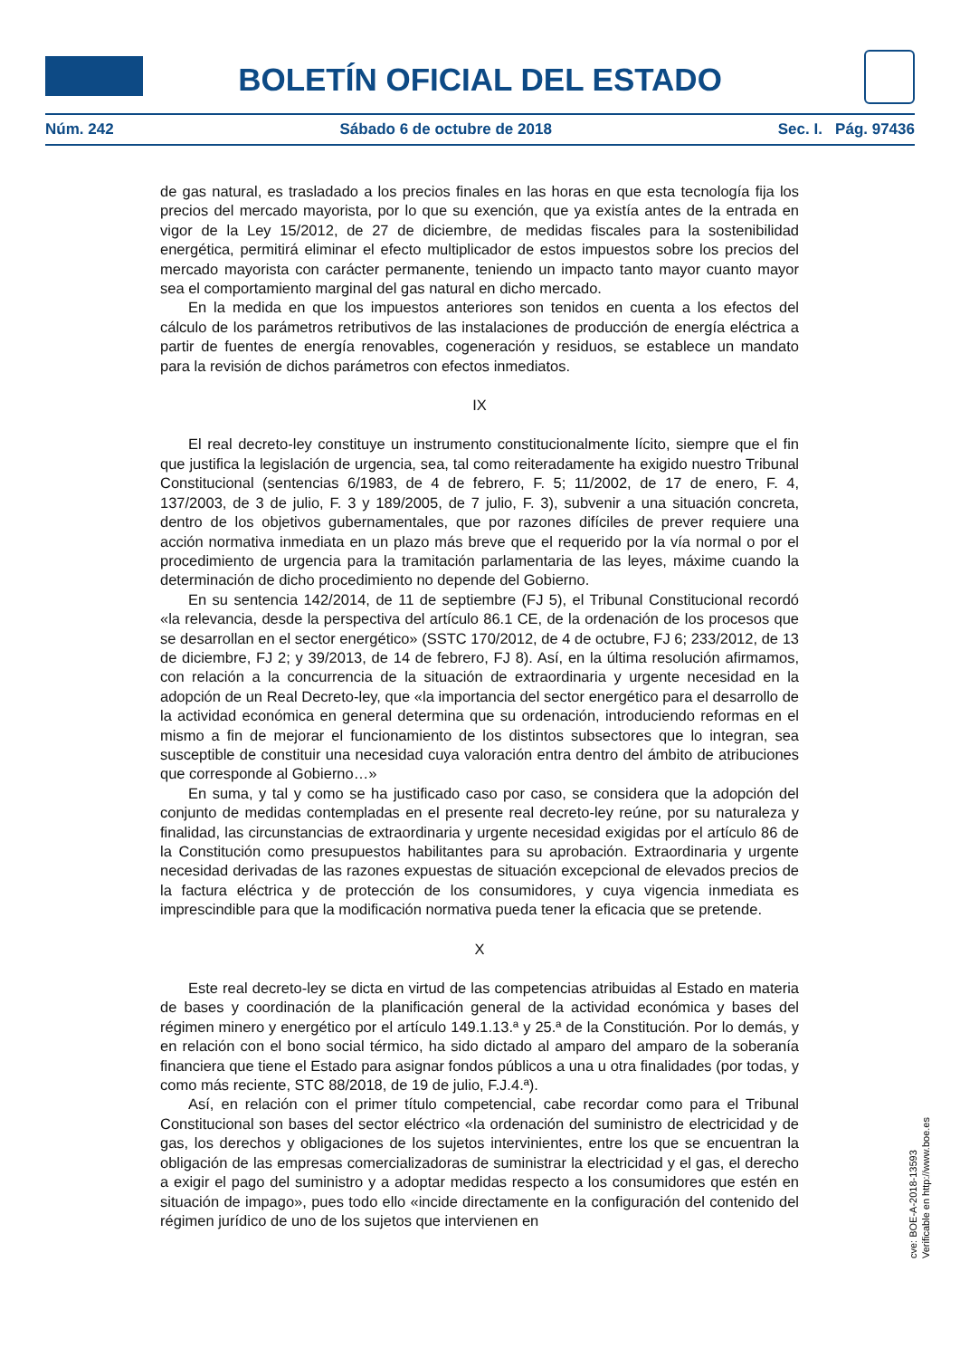BOLETÍN OFICIAL DEL ESTADO
Núm. 242 Sábado 6 de octubre de 2018 Sec. I. Pág. 97436
de gas natural, es trasladado a los precios finales en las horas en que esta tecnología fija los precios del mercado mayorista, por lo que su exención, que ya existía antes de la entrada en vigor de la Ley 15/2012, de 27 de diciembre, de medidas fiscales para la sostenibilidad energética, permitirá eliminar el efecto multiplicador de estos impuestos sobre los precios del mercado mayorista con carácter permanente, teniendo un impacto tanto mayor cuanto mayor sea el comportamiento marginal del gas natural en dicho mercado.
En la medida en que los impuestos anteriores son tenidos en cuenta a los efectos del cálculo de los parámetros retributivos de las instalaciones de producción de energía eléctrica a partir de fuentes de energía renovables, cogeneración y residuos, se establece un mandato para la revisión de dichos parámetros con efectos inmediatos.
IX
El real decreto-ley constituye un instrumento constitucionalmente lícito, siempre que el fin que justifica la legislación de urgencia, sea, tal como reiteradamente ha exigido nuestro Tribunal Constitucional (sentencias 6/1983, de 4 de febrero, F. 5; 11/2002, de 17 de enero, F. 4, 137/2003, de 3 de julio, F. 3 y 189/2005, de 7 julio, F. 3), subvenir a una situación concreta, dentro de los objetivos gubernamentales, que por razones difíciles de prever requiere una acción normativa inmediata en un plazo más breve que el requerido por la vía normal o por el procedimiento de urgencia para la tramitación parlamentaria de las leyes, máxime cuando la determinación de dicho procedimiento no depende del Gobierno.
En su sentencia 142/2014, de 11 de septiembre (FJ 5), el Tribunal Constitucional recordó «la relevancia, desde la perspectiva del artículo 86.1 CE, de la ordenación de los procesos que se desarrollan en el sector energético» (SSTC 170/2012, de 4 de octubre, FJ 6; 233/2012, de 13 de diciembre, FJ 2; y 39/2013, de 14 de febrero, FJ 8). Así, en la última resolución afirmamos, con relación a la concurrencia de la situación de extraordinaria y urgente necesidad en la adopción de un Real Decreto-ley, que «la importancia del sector energético para el desarrollo de la actividad económica en general determina que su ordenación, introduciendo reformas en el mismo a fin de mejorar el funcionamiento de los distintos subsectores que lo integran, sea susceptible de constituir una necesidad cuya valoración entra dentro del ámbito de atribuciones que corresponde al Gobierno…»
En suma, y tal y como se ha justificado caso por caso, se considera que la adopción del conjunto de medidas contempladas en el presente real decreto-ley reúne, por su naturaleza y finalidad, las circunstancias de extraordinaria y urgente necesidad exigidas por el artículo 86 de la Constitución como presupuestos habilitantes para su aprobación. Extraordinaria y urgente necesidad derivadas de las razones expuestas de situación excepcional de elevados precios de la factura eléctrica y de protección de los consumidores, y cuya vigencia inmediata es imprescindible para que la modificación normativa pueda tener la eficacia que se pretende.
X
Este real decreto-ley se dicta en virtud de las competencias atribuidas al Estado en materia de bases y coordinación de la planificación general de la actividad económica y bases del régimen minero y energético por el artículo 149.1.13.ª y 25.ª de la Constitución. Por lo demás, y en relación con el bono social térmico, ha sido dictado al amparo del amparo de la soberanía financiera que tiene el Estado para asignar fondos públicos a una u otra finalidades (por todas, y como más reciente, STC 88/2018, de 19 de julio, F.J.4.ª).
Así, en relación con el primer título competencial, cabe recordar como para el Tribunal Constitucional son bases del sector eléctrico «la ordenación del suministro de electricidad y de gas, los derechos y obligaciones de los sujetos intervinientes, entre los que se encuentran la obligación de las empresas comercializadoras de suministrar la electricidad y el gas, el derecho a exigir el pago del suministro y a adoptar medidas respecto a los consumidores que estén en situación de impago», pues todo ello «incide directamente en la configuración del contenido del régimen jurídico de uno de los sujetos que intervienen en
cve: BOE-A-2018-13593
Verificable en http://www.boe.es